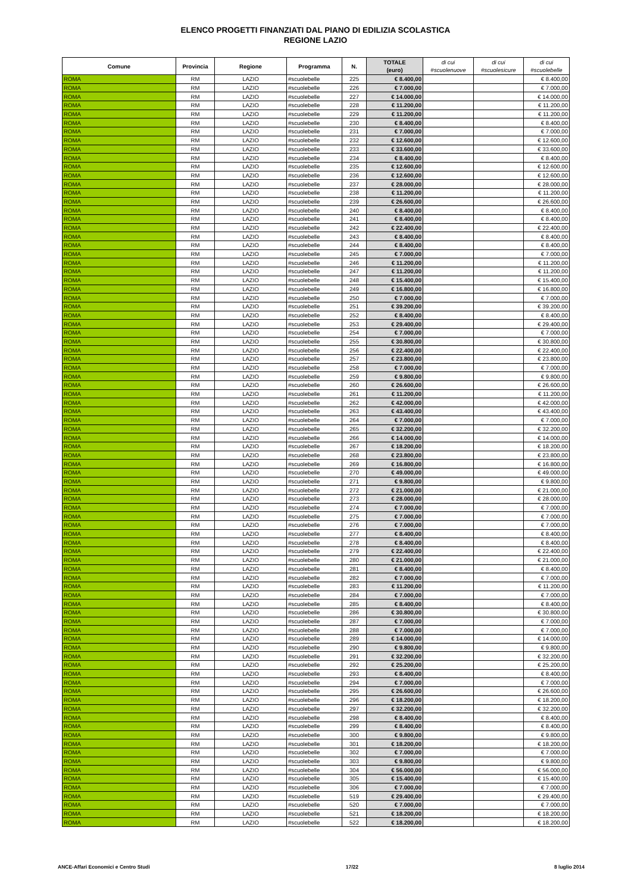ELENCO PROGETTI FINANZIATI DAL PIANO DI EDILIZIA SCOLASTICA
REGIONE LAZIO
| Comune | Provincia | Regione | Programma | N. | TOTALE (euro) | di cui #scuolenuove | di cui #scuolesicure | di cui #scuolebelle |
| --- | --- | --- | --- | --- | --- | --- | --- | --- |
| ROMA | RM | LAZIO | #scuolebelle | 225 | € 8.400,00 | | | € 8.400,00 |
| ROMA | RM | LAZIO | #scuolebelle | 226 | € 7.000,00 | | | € 7.000,00 |
| ROMA | RM | LAZIO | #scuolebelle | 227 | € 14.000,00 | | | € 14.000,00 |
| ROMA | RM | LAZIO | #scuolebelle | 228 | € 11.200,00 | | | € 11.200,00 |
| ROMA | RM | LAZIO | #scuolebelle | 229 | € 11.200,00 | | | € 11.200,00 |
| ROMA | RM | LAZIO | #scuolebelle | 230 | € 8.400,00 | | | € 8.400,00 |
| ROMA | RM | LAZIO | #scuolebelle | 231 | € 7.000,00 | | | € 7.000,00 |
| ROMA | RM | LAZIO | #scuolebelle | 232 | € 12.600,00 | | | € 12.600,00 |
| ROMA | RM | LAZIO | #scuolebelle | 233 | € 33.600,00 | | | € 33.600,00 |
| ROMA | RM | LAZIO | #scuolebelle | 234 | € 8.400,00 | | | € 8.400,00 |
| ROMA | RM | LAZIO | #scuolebelle | 235 | € 12.600,00 | | | € 12.600,00 |
| ROMA | RM | LAZIO | #scuolebelle | 236 | € 12.600,00 | | | € 12.600,00 |
| ROMA | RM | LAZIO | #scuolebelle | 237 | € 28.000,00 | | | € 28.000,00 |
| ROMA | RM | LAZIO | #scuolebelle | 238 | € 11.200,00 | | | € 11.200,00 |
| ROMA | RM | LAZIO | #scuolebelle | 239 | € 26.600,00 | | | € 26.600,00 |
| ROMA | RM | LAZIO | #scuolebelle | 240 | € 8.400,00 | | | € 8.400,00 |
| ROMA | RM | LAZIO | #scuolebelle | 241 | € 8.400,00 | | | € 8.400,00 |
| ROMA | RM | LAZIO | #scuolebelle | 242 | € 22.400,00 | | | € 22.400,00 |
| ROMA | RM | LAZIO | #scuolebelle | 243 | € 8.400,00 | | | € 8.400,00 |
| ROMA | RM | LAZIO | #scuolebelle | 244 | € 8.400,00 | | | € 8.400,00 |
| ROMA | RM | LAZIO | #scuolebelle | 245 | € 7.000,00 | | | € 7.000,00 |
| ROMA | RM | LAZIO | #scuolebelle | 246 | € 11.200,00 | | | € 11.200,00 |
| ROMA | RM | LAZIO | #scuolebelle | 247 | € 11.200,00 | | | € 11.200,00 |
| ROMA | RM | LAZIO | #scuolebelle | 248 | € 15.400,00 | | | € 15.400,00 |
| ROMA | RM | LAZIO | #scuolebelle | 249 | € 16.800,00 | | | € 16.800,00 |
| ROMA | RM | LAZIO | #scuolebelle | 250 | € 7.000,00 | | | € 7.000,00 |
| ROMA | RM | LAZIO | #scuolebelle | 251 | € 39.200,00 | | | € 39.200,00 |
| ROMA | RM | LAZIO | #scuolebelle | 252 | € 8.400,00 | | | € 8.400,00 |
| ROMA | RM | LAZIO | #scuolebelle | 253 | € 29.400,00 | | | € 29.400,00 |
| ROMA | RM | LAZIO | #scuolebelle | 254 | € 7.000,00 | | | € 7.000,00 |
| ROMA | RM | LAZIO | #scuolebelle | 255 | € 30.800,00 | | | € 30.800,00 |
| ROMA | RM | LAZIO | #scuolebelle | 256 | € 22.400,00 | | | € 22.400,00 |
| ROMA | RM | LAZIO | #scuolebelle | 257 | € 23.800,00 | | | € 23.800,00 |
| ROMA | RM | LAZIO | #scuolebelle | 258 | € 7.000,00 | | | € 7.000,00 |
| ROMA | RM | LAZIO | #scuolebelle | 259 | € 9.800,00 | | | € 9.800,00 |
| ROMA | RM | LAZIO | #scuolebelle | 260 | € 26.600,00 | | | € 26.600,00 |
| ROMA | RM | LAZIO | #scuolebelle | 261 | € 11.200,00 | | | € 11.200,00 |
| ROMA | RM | LAZIO | #scuolebelle | 262 | € 42.000,00 | | | € 42.000,00 |
| ROMA | RM | LAZIO | #scuolebelle | 263 | € 43.400,00 | | | € 43.400,00 |
| ROMA | RM | LAZIO | #scuolebelle | 264 | € 7.000,00 | | | € 7.000,00 |
| ROMA | RM | LAZIO | #scuolebelle | 265 | € 32.200,00 | | | € 32.200,00 |
| ROMA | RM | LAZIO | #scuolebelle | 266 | € 14.000,00 | | | € 14.000,00 |
| ROMA | RM | LAZIO | #scuolebelle | 267 | € 18.200,00 | | | € 18.200,00 |
| ROMA | RM | LAZIO | #scuolebelle | 268 | € 23.800,00 | | | € 23.800,00 |
| ROMA | RM | LAZIO | #scuolebelle | 269 | € 16.800,00 | | | € 16.800,00 |
| ROMA | RM | LAZIO | #scuolebelle | 270 | € 49.000,00 | | | € 49.000,00 |
| ROMA | RM | LAZIO | #scuolebelle | 271 | € 9.800,00 | | | € 9.800,00 |
| ROMA | RM | LAZIO | #scuolebelle | 272 | € 21.000,00 | | | € 21.000,00 |
| ROMA | RM | LAZIO | #scuolebelle | 273 | € 28.000,00 | | | € 28.000,00 |
| ROMA | RM | LAZIO | #scuolebelle | 274 | € 7.000,00 | | | € 7.000,00 |
| ROMA | RM | LAZIO | #scuolebelle | 275 | € 7.000,00 | | | € 7.000,00 |
| ROMA | RM | LAZIO | #scuolebelle | 276 | € 7.000,00 | | | € 7.000,00 |
| ROMA | RM | LAZIO | #scuolebelle | 277 | € 8.400,00 | | | € 8.400,00 |
| ROMA | RM | LAZIO | #scuolebelle | 278 | € 8.400,00 | | | € 8.400,00 |
| ROMA | RM | LAZIO | #scuolebelle | 279 | € 22.400,00 | | | € 22.400,00 |
| ROMA | RM | LAZIO | #scuolebelle | 280 | € 21.000,00 | | | € 21.000,00 |
| ROMA | RM | LAZIO | #scuolebelle | 281 | € 8.400,00 | | | € 8.400,00 |
| ROMA | RM | LAZIO | #scuolebelle | 282 | € 7.000,00 | | | € 7.000,00 |
| ROMA | RM | LAZIO | #scuolebelle | 283 | € 11.200,00 | | | € 11.200,00 |
| ROMA | RM | LAZIO | #scuolebelle | 284 | € 7.000,00 | | | € 7.000,00 |
| ROMA | RM | LAZIO | #scuolebelle | 285 | € 8.400,00 | | | € 8.400,00 |
| ROMA | RM | LAZIO | #scuolebelle | 286 | € 30.800,00 | | | € 30.800,00 |
| ROMA | RM | LAZIO | #scuolebelle | 287 | € 7.000,00 | | | € 7.000,00 |
| ROMA | RM | LAZIO | #scuolebelle | 288 | € 7.000,00 | | | € 7.000,00 |
| ROMA | RM | LAZIO | #scuolebelle | 289 | € 14.000,00 | | | € 14.000,00 |
| ROMA | RM | LAZIO | #scuolebelle | 290 | € 9.800,00 | | | € 9.800,00 |
| ROMA | RM | LAZIO | #scuolebelle | 291 | € 32.200,00 | | | € 32.200,00 |
| ROMA | RM | LAZIO | #scuolebelle | 292 | € 25.200,00 | | | € 25.200,00 |
| ROMA | RM | LAZIO | #scuolebelle | 293 | € 8.400,00 | | | € 8.400,00 |
| ROMA | RM | LAZIO | #scuolebelle | 294 | € 7.000,00 | | | € 7.000,00 |
| ROMA | RM | LAZIO | #scuolebelle | 295 | € 26.600,00 | | | € 26.600,00 |
| ROMA | RM | LAZIO | #scuolebelle | 296 | € 18.200,00 | | | € 18.200,00 |
| ROMA | RM | LAZIO | #scuolebelle | 297 | € 32.200,00 | | | € 32.200,00 |
| ROMA | RM | LAZIO | #scuolebelle | 298 | € 8.400,00 | | | € 8.400,00 |
| ROMA | RM | LAZIO | #scuolebelle | 299 | € 8.400,00 | | | € 8.400,00 |
| ROMA | RM | LAZIO | #scuolebelle | 300 | € 9.800,00 | | | € 9.800,00 |
| ROMA | RM | LAZIO | #scuolebelle | 301 | € 18.200,00 | | | € 18.200,00 |
| ROMA | RM | LAZIO | #scuolebelle | 302 | € 7.000,00 | | | € 7.000,00 |
| ROMA | RM | LAZIO | #scuolebelle | 303 | € 9.800,00 | | | € 9.800,00 |
| ROMA | RM | LAZIO | #scuolebelle | 304 | € 56.000,00 | | | € 56.000,00 |
| ROMA | RM | LAZIO | #scuolebelle | 305 | € 15.400,00 | | | € 15.400,00 |
| ROMA | RM | LAZIO | #scuolebelle | 306 | € 7.000,00 | | | € 7.000,00 |
| ROMA | RM | LAZIO | #scuolebelle | 519 | € 29.400,00 | | | € 29.400,00 |
| ROMA | RM | LAZIO | #scuolebelle | 520 | € 7.000,00 | | | € 7.000,00 |
| ROMA | RM | LAZIO | #scuolebelle | 521 | € 18.200,00 | | | € 18.200,00 |
| ROMA | RM | LAZIO | #scuolebelle | 522 | € 18.200,00 | | | € 18.200,00 |
ANCE-Affari Economici e Centro Studi 17/22 8 luglio 2014